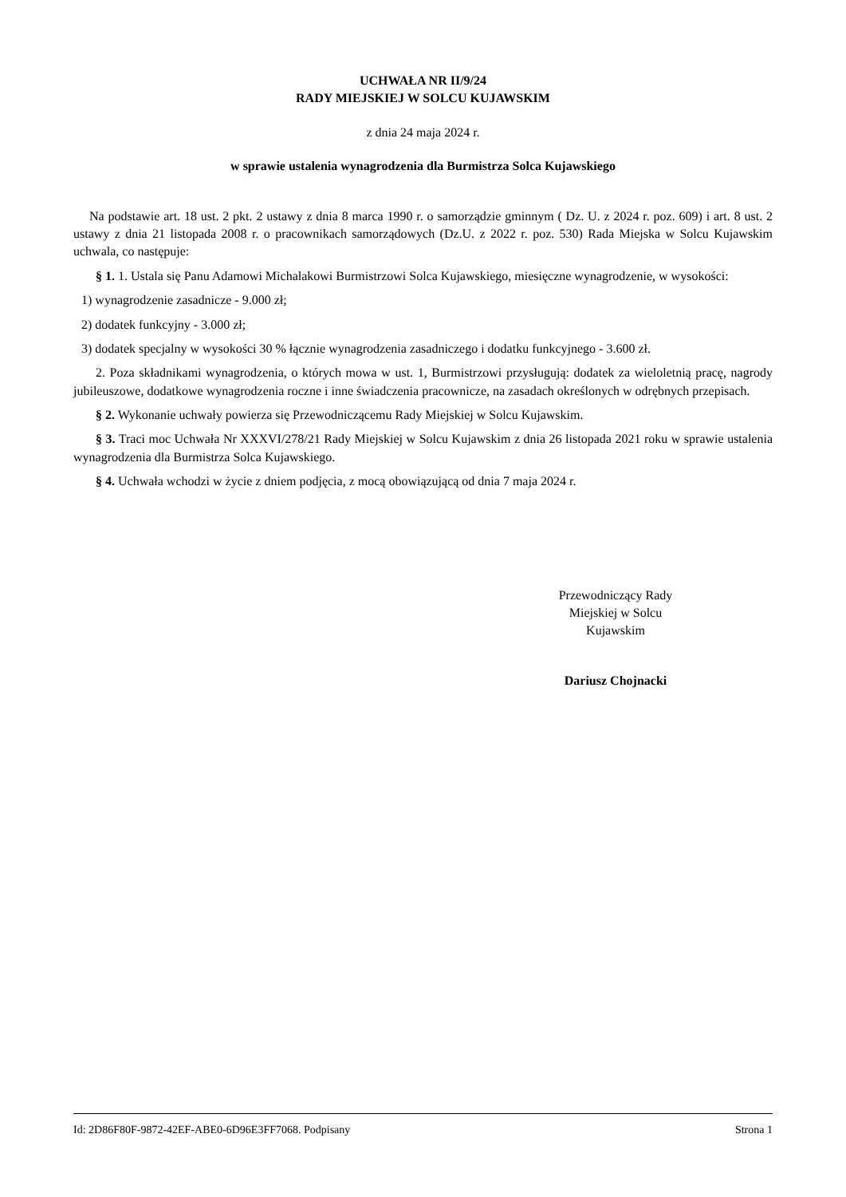UCHWAŁA NR II/9/24
RADY MIEJSKIEJ W SOLCU KUJAWSKIM
z dnia 24 maja 2024 r.
w sprawie ustalenia wynagrodzenia dla Burmistrza Solca Kujawskiego
Na podstawie art. 18 ust. 2 pkt. 2 ustawy z dnia 8 marca 1990 r. o samorządzie gminnym ( Dz. U. z 2024 r. poz. 609) i art. 8 ust. 2 ustawy z dnia 21 listopada 2008 r. o pracownikach samorządowych (Dz.U. z 2022 r. poz. 530) Rada Miejska w Solcu Kujawskim uchwala, co następuje:
§ 1. 1. Ustala się Panu Adamowi Michalakowi Burmistrzowi Solca Kujawskiego, miesięczne wynagrodzenie, w wysokości:
1) wynagrodzenie zasadnicze - 9.000 zł;
2) dodatek funkcyjny - 3.000 zł;
3) dodatek specjalny w wysokości 30 % łącznie wynagrodzenia zasadniczego i dodatku funkcyjnego - 3.600 zł.
2. Poza składnikami wynagrodzenia, o których mowa w ust. 1, Burmistrzowi przysługują: dodatek za wieloletnią pracę, nagrody jubileuszowe, dodatkowe wynagrodzenia roczne i inne świadczenia pracownicze, na zasadach określonych w odrębnych przepisach.
§ 2. Wykonanie uchwały powierza się Przewodniczącemu Rady Miejskiej w Solcu Kujawskim.
§ 3. Traci moc Uchwała Nr XXXVI/278/21 Rady Miejskiej w Solcu Kujawskim z dnia 26 listopada 2021 roku w sprawie ustalenia wynagrodzenia dla Burmistrza Solca Kujawskiego.
§ 4. Uchwała wchodzi w życie z dniem podjęcia, z mocą obowiązującą od dnia 7 maja 2024 r.
Przewodniczący Rady
Miejskiej w Solcu
Kujawskim
Dariusz Chojnacki
Id: 2D86F80F-9872-42EF-ABE0-6D96E3FF7068. Podpisany Strona 1